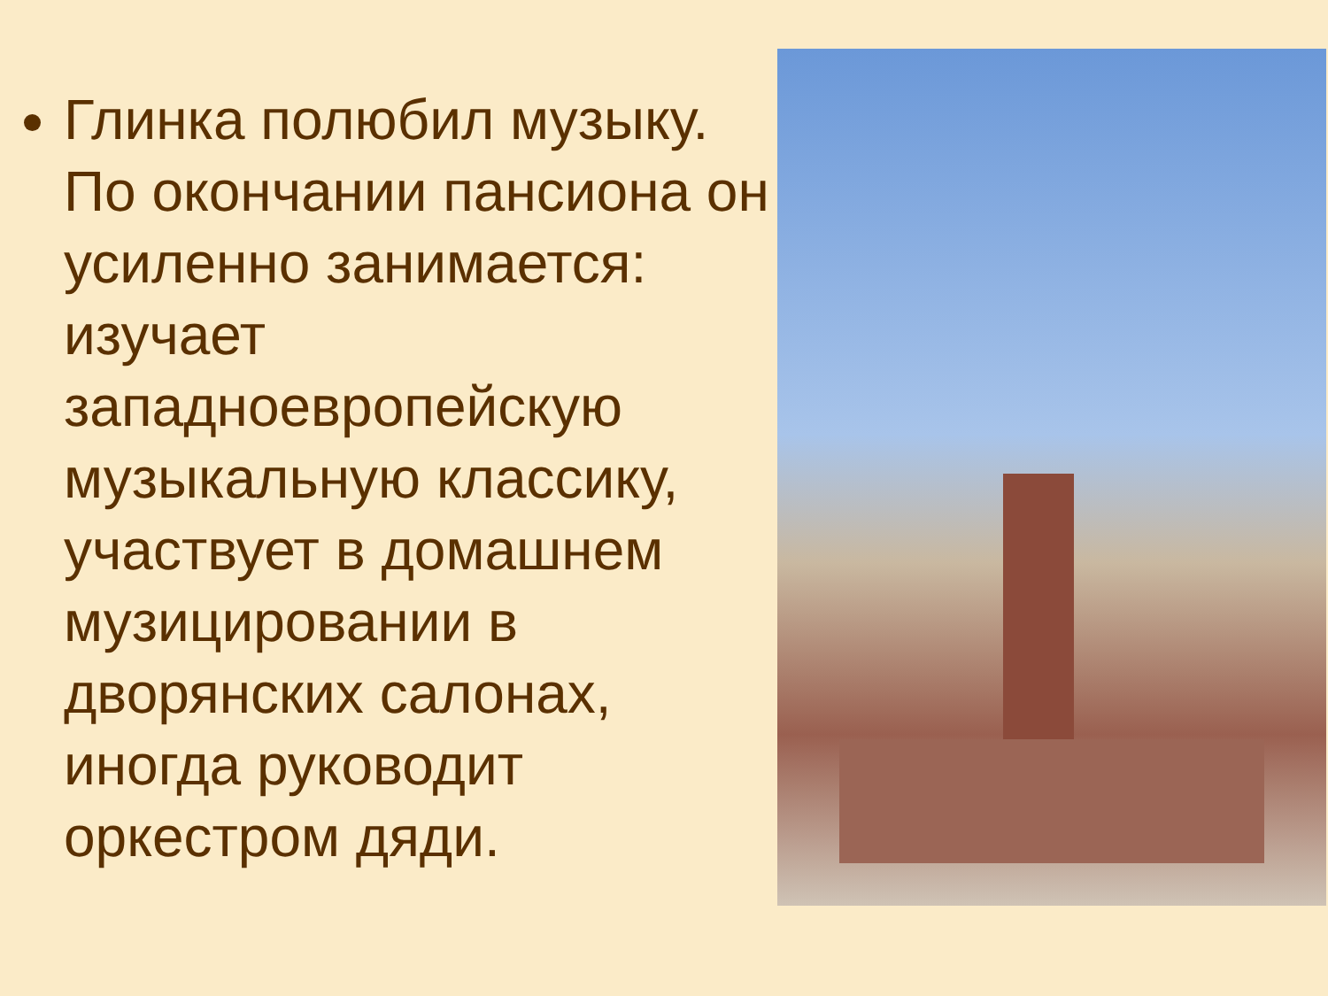Глинка полюбил музыку. По окончании пансиона он усиленно занимается: изучает западноевропейскую музыкальную классику, участвует в домашнем музицировании в дворянских салонах, иногда руководит оркестром дяди.